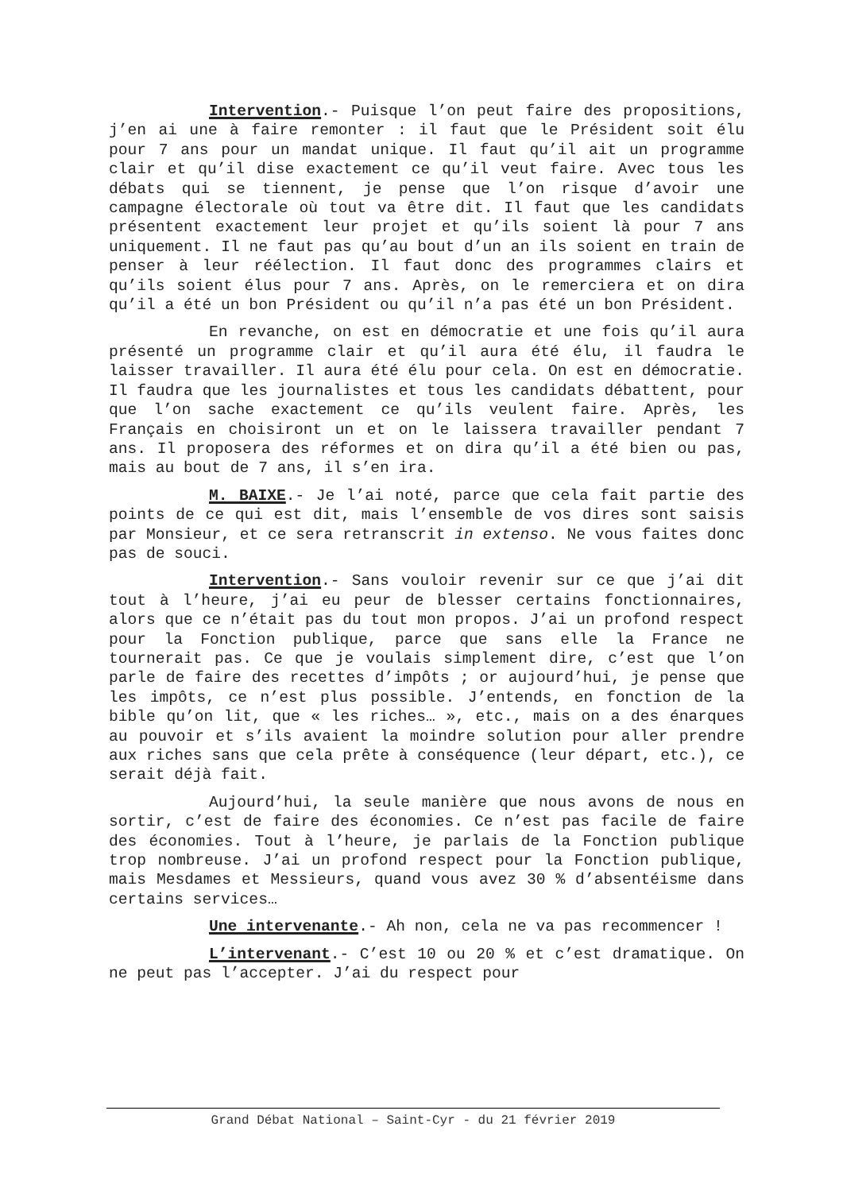Intervention.- Puisque l’on peut faire des propositions, j’en ai une à faire remonter : il faut que le Président soit élu pour 7 ans pour un mandat unique. Il faut qu’il ait un programme clair et qu’il dise exactement ce qu’il veut faire. Avec tous les débats qui se tiennent, je pense que l’on risque d’avoir une campagne électorale où tout va être dit. Il faut que les candidats présentent exactement leur projet et qu’ils soient là pour 7 ans uniquement. Il ne faut pas qu’au bout d’un an ils soient en train de penser à leur réélection. Il faut donc des programmes clairs et qu’ils soient élus pour 7 ans. Après, on le remerciera et on dira qu’il a été un bon Président ou qu’il n’a pas été un bon Président.
En revanche, on est en démocratie et une fois qu’il aura présenté un programme clair et qu’il aura été élu, il faudra le laisser travailler. Il aura été élu pour cela. On est en démocratie. Il faudra que les journalistes et tous les candidats débattent, pour que l’on sache exactement ce qu’ils veulent faire. Après, les Français en choisiront un et on le laissera travailler pendant 7 ans. Il proposera des réformes et on dira qu’il a été bien ou pas, mais au bout de 7 ans, il s’en ira.
M. BAIXE.- Je l’ai noté, parce que cela fait partie des points de ce qui est dit, mais l’ensemble de vos dires sont saisis par Monsieur, et ce sera retranscrit in extenso. Ne vous faites donc pas de souci.
Intervention.- Sans vouloir revenir sur ce que j’ai dit tout à l’heure, j’ai eu peur de blesser certains fonctionnaires, alors que ce n’était pas du tout mon propos. J’ai un profond respect pour la Fonction publique, parce que sans elle la France ne tournerait pas. Ce que je voulais simplement dire, c’est que l’on parle de faire des recettes d’impôts ; or aujourd’hui, je pense que les impôts, ce n’est plus possible. J’entends, en fonction de la bible qu’on lit, que « les riches… », etc., mais on a des énarques au pouvoir et s’ils avaient la moindre solution pour aller prendre aux riches sans que cela prête à conséquence (leur départ, etc.), ce serait déjà fait.
Aujourd’hui, la seule manière que nous avons de nous en sortir, c’est de faire des économies. Ce n’est pas facile de faire des économies. Tout à l’heure, je parlais de la Fonction publique trop nombreuse. J’ai un profond respect pour la Fonction publique, mais Mesdames et Messieurs, quand vous avez 30 % d’absentéisme dans certains services…
Une intervenante.- Ah non, cela ne va pas recommencer !
L’intervenant.- C’est 10 ou 20 % et c’est dramatique. On ne peut pas l’accepter. J’ai du respect pour
Grand Débat National – Saint-Cyr - du 21 février 2019